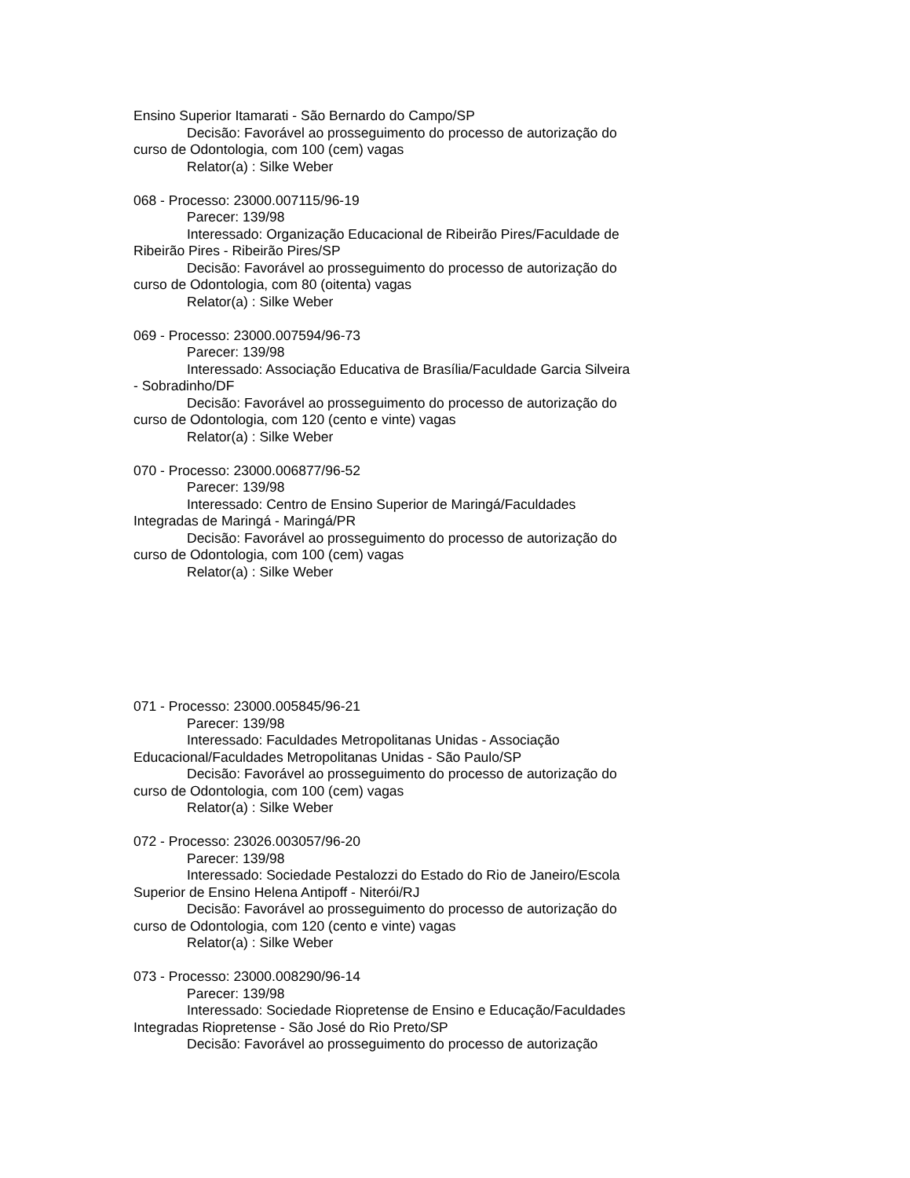Ensino Superior Itamarati - São Bernardo do Campo/SP
Decisão: Favorável ao prosseguimento do processo de autorização do curso de Odontologia, com 100 (cem) vagas
Relator(a) : Silke Weber
068 - Processo: 23000.007115/96-19
Parecer: 139/98
Interessado: Organização Educacional de Ribeirão Pires/Faculdade de Ribeirão Pires - Ribeirão Pires/SP
Decisão: Favorável ao prosseguimento do processo de autorização do curso de Odontologia, com 80 (oitenta) vagas
Relator(a) : Silke Weber
069 - Processo: 23000.007594/96-73
Parecer: 139/98
Interessado: Associação Educativa de Brasília/Faculdade Garcia Silveira - Sobradinho/DF
Decisão: Favorável ao prosseguimento do processo de autorização do curso de Odontologia, com 120 (cento e vinte) vagas
Relator(a) : Silke Weber
070 - Processo: 23000.006877/96-52
Parecer: 139/98
Interessado: Centro de Ensino Superior de Maringá/Faculdades Integradas de Maringá - Maringá/PR
Decisão: Favorável ao prosseguimento do processo de autorização do curso de Odontologia, com 100 (cem) vagas
Relator(a) : Silke Weber
071 - Processo: 23000.005845/96-21
Parecer: 139/98
Interessado: Faculdades Metropolitanas Unidas - Associação Educacional/Faculdades Metropolitanas Unidas - São Paulo/SP
Decisão: Favorável ao prosseguimento do processo de autorização do curso de Odontologia, com 100 (cem) vagas
Relator(a) : Silke Weber
072 - Processo: 23026.003057/96-20
Parecer: 139/98
Interessado: Sociedade Pestalozzi do Estado do Rio de Janeiro/Escola Superior de Ensino Helena Antipoff - Niterói/RJ
Decisão: Favorável ao prosseguimento do processo de autorização do curso de Odontologia, com 120 (cento e vinte) vagas
Relator(a) : Silke Weber
073 - Processo: 23000.008290/96-14
Parecer: 139/98
Interessado: Sociedade Riopretense de Ensino e Educação/Faculdades Integradas Riopretense - São José do Rio Preto/SP
Decisão: Favorável ao prosseguimento do processo de autorização